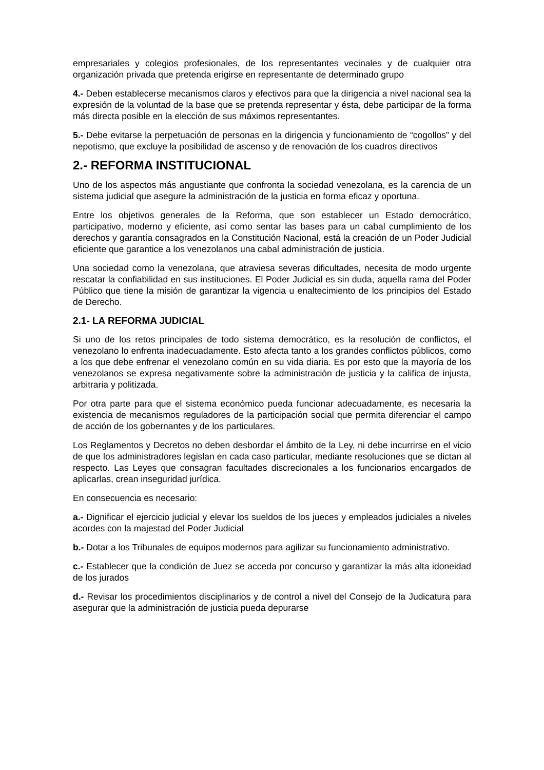empresariales y colegios profesionales, de los representantes vecinales y de cualquier otra organización privada que pretenda erigirse en representante de determinado grupo
4.- Deben establecerse mecanismos claros y efectivos para que la dirigencia a nivel nacional sea la expresión de la voluntad de la base que se pretenda representar y ésta, debe participar de la forma más directa posible en la elección de sus máximos representantes.
5.- Debe evitarse la perpetuación de personas en la dirigencia y funcionamiento de “cogollos” y del nepotismo, que excluye la posibilidad de ascenso y de renovación de los cuadros directivos
2.- REFORMA INSTITUCIONAL
Uno de los aspectos más angustiante que confronta la sociedad venezolana, es la carencia de un sistema judicial que asegure la administración de la justicia en forma eficaz y oportuna.
Entre los objetivos generales de la Reforma, que son establecer un Estado democrático, participativo, moderno y eficiente, así como sentar las bases para un cabal cumplimiento de los derechos y garantía consagrados en la Constitución Nacional, está la creación de un Poder Judicial eficiente que garantice a los venezolanos una cabal administración de justicia.
Una sociedad como la venezolana, que atraviesa severas dificultades, necesita de modo urgente rescatar la confiabilidad en sus instituciones. El Poder Judicial es sin duda, aquella rama del Poder Público que tiene la misión de garantizar la vigencia u enaltecimiento de los principios del Estado de Derecho.
2.1- LA REFORMA JUDICIAL
Si uno de los retos principales de todo sistema democrático, es la resolución de conflictos, el venezolano lo enfrenta inadecuadamente. Esto afecta tanto a los grandes conflictos públicos, como a los que debe enfrenar el venezolano común en su vida diaria. Es por esto que la mayoría de los venezolanos se expresa negativamente sobre la administración de justicia y la califica de injusta, arbitraria y politizada.
Por otra parte para que el sistema económico pueda funcionar adecuadamente, es necesaria la existencia de mecanismos reguladores de la participación social que permita diferenciar el campo de acción de los gobernantes y de los particulares.
Los Reglamentos y Decretos no deben desbordar el ámbito de la Ley, ni debe incurrirse en el vicio de que los administradores legislan en cada caso particular, mediante resoluciones que se dictan al respecto. Las Leyes que consagran facultades discrecionales a los funcionarios encargados de aplicarlas, crean inseguridad jurídica.
En consecuencia es necesario:
a.- Dignificar el ejercicio judicial y elevar los sueldos de los jueces y empleados judiciales a niveles acordes con la majestad del Poder Judicial
b.- Dotar a los Tribunales de equipos modernos para agilizar su funcionamiento administrativo.
c.- Establecer que la condición de Juez se acceda por concurso y garantizar la más alta idoneidad de los jurados
d.- Revisar los procedimientos disciplinarios y de control a nivel del Consejo de la Judicatura para asegurar que la administración de justicia pueda depurarse